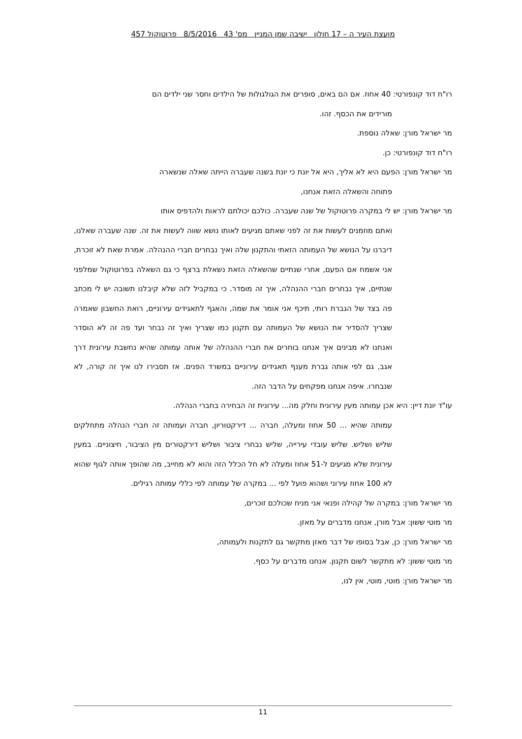מועצת העיר ה – 17 חולון ישיבה שמן המניין מס' 43 8/5/2016 פרוטוקול 457
רו"ח דוד קונפורטי: 40 אחוז. אם הם באים, סופרים את הגולגולות של הילדים וחסר שני ילדים הם
מורידים את הכסף. זהו.
מר ישראל מורן: שאלה נוספת.
רו"ח דוד קונפורטי: כן.
מר ישראל מורן: הפעם היא לא אליך, היא אל יונת כי יונת בשנה שעברה הייתה שאלה שנשארה
פתוחה והשאלה הזאת אנחנו,
מר ישראל מורן: יש לי במקרה פרוטוקול של שנה שעברה. כולכם יכולתם לראות ולהדפיס אותו
ואתם מוזמנים לעשות את זה לפני שאתם מגיעים לאותו נושא שווה לעשות את זה. שנה שעברה שאלנו, דיברנו על הנושא של העמותה הזאתי והתקנון שלה ואיך נבחרים חברי ההנהלה. אמרת שאת לא זוכרת, אני אשמח אם הפעם, אחרי שנתיים שהשאלה הזאת נשאלת ברצף כי גם השאלה בפרוטוקול שמלפני שנתיים, איך נבחרים חברי ההנהלה, איך זה מוסדר. כי במקביל לזה שלא קיבלנו תשובה יש לי מכתב פה בצד של הגברת רותי, תיכף אני אומר את שמה, והאגף לתאגידים עירוניים, רואת החשבון שאמרה שצריך להסדיר את הנושא של העמותה עם תקנון כמו שצריך ואיך זה נבחר ועד פה זה לא הוסדר ואנחנו לא מבינים איך אנחנו בוחרים את חברי ההנהלה של אותה עמותה שהיא נחשבת עירונית דרך אגב, גם לפי אותה גברת מענף תאגידים עירוניים במשרד הפנים. אז תסבירו לנו איך זה קורה, לא שנבחרו. איפה אנחנו מפקחים על הדבר הזה.
עו"ד יונת דיין: היא אכן עמותה מעין עירונית וחלק מה... עירונית זה הבחירה בחברי הנהלה.
עמותה שהיא ... 50 אחוז ומעלה, חברה ... דירקטוריון, חברה ועמותה זה חברי הנהלה מתחלקים שליש ושליש. שליש עובדי עירייה, שליש נבחרי ציבור ושליש דירקטורים מין הציבור, חיצוניים. במעין עירונית שלא מגיעים ל-51 אחוז ומעלה לא חל הכלל הזה והוא לא מחייב, מה שהופך אותה לגוף שהוא לא 100 אחוז עירוני ושהוא פועל לפי ... במקרה של עמותה לפי כללי עמותה רגילים.
מר ישראל מורן: במקרה של קהילה ופנאי אני מניח שכולכם זוכרים,
מר מוטי ששון: אבל מורן, אנחנו מדברים על מאזן.
מר ישראל מורן: כן, אבל בסופו של דבר מאזן מתקשר גם לתקנות ולעמותה,
מר מוטי ששון: לא מתקשר לשום תקנון. אנחנו מדברים על כסף.
מר ישראל מורן: מוטי, מוטי, אין לנו,
11